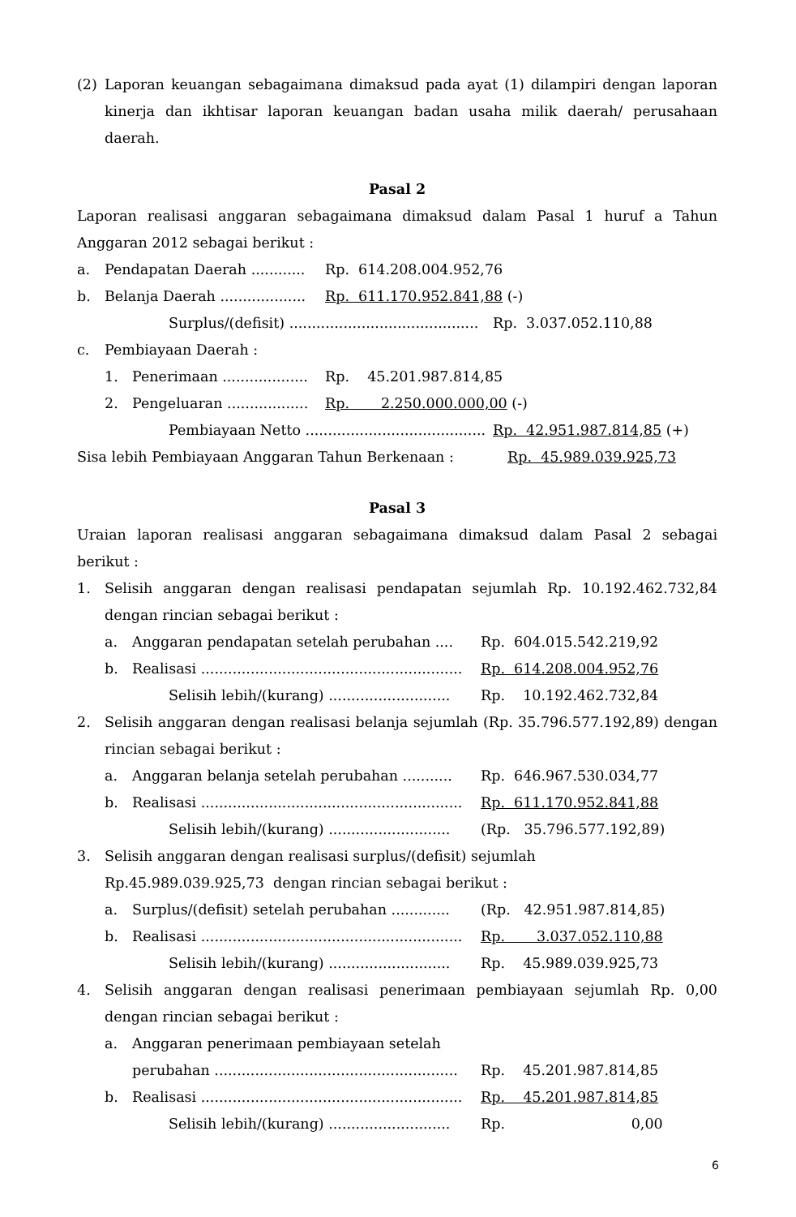(2)
Laporan keuangan sebagaimana dimaksud pada ayat (1) dilampiri dengan laporan kinerja dan ikhtisar laporan keuangan badan usaha milik daerah/ perusahaan daerah.
Pasal 2
Laporan realisasi anggaran sebagaimana dimaksud dalam Pasal 1 huruf a Tahun Anggaran 2012 sebagai berikut :
a. Pendapatan Daerah ............ Rp. 614.208.004.952,76
b. Belanja Daerah ................... Rp. 611.170.952.841,88 (-)
Surplus/(defisit) .......................................... Rp. 3.037.052.110,88
c. Pembiayaan Daerah :
1. Penerimaan ................... Rp. 45.201.987.814,85
2. Pengeluaran .................. Rp. 2.250.000.000,00 (-)
Pembiayaan Netto ........................................ Rp. 42.951.987.814,85 (+)
Sisa lebih Pembiayaan Anggaran Tahun Berkenaan : Rp. 45.989.039.925,73
Pasal 3
Uraian laporan realisasi anggaran sebagaimana dimaksud dalam Pasal 2 sebagai berikut :
1.
Selisih anggaran dengan realisasi pendapatan sejumlah Rp. 10.192.462.732,84 dengan rincian sebagai berikut :
a. Anggaran pendapatan setelah perubahan .... Rp. 604.015.542.219,92
b. Realisasi .......................................................... Rp. 614.208.004.952,76
Selisih lebih/(kurang) ........................... Rp. 10.192.462.732,84
2.
Selisih anggaran dengan realisasi belanja sejumlah (Rp. 35.796.577.192,89) dengan rincian sebagai berikut :
a. Anggaran belanja setelah perubahan ........... Rp. 646.967.530.034,77
b. Realisasi .......................................................... Rp. 611.170.952.841,88
Selisih lebih/(kurang) ........................... (Rp. 35.796.577.192,89)
3.
Selisih anggaran dengan realisasi surplus/(defisit) sejumlah
Rp.45.989.039.925,73 dengan rincian sebagai berikut :
a. Surplus/(defisit) setelah perubahan ............. (Rp. 42.951.987.814,85)
b. Realisasi .......................................................... Rp. 3.037.052.110,88
Selisih lebih/(kurang) ........................... Rp. 45.989.039.925,73
4.
Selisih anggaran dengan realisasi penerimaan pembiayaan sejumlah Rp. 0,00 dengan rincian sebagai berikut :
a. Anggaran penerimaan pembiayaan setelah
perubahan ...................................................... Rp. 45.201.987.814,85
b. Realisasi .......................................................... Rp. 45.201.987.814,85
Selisih lebih/(kurang) ........................... Rp. 0,00
6